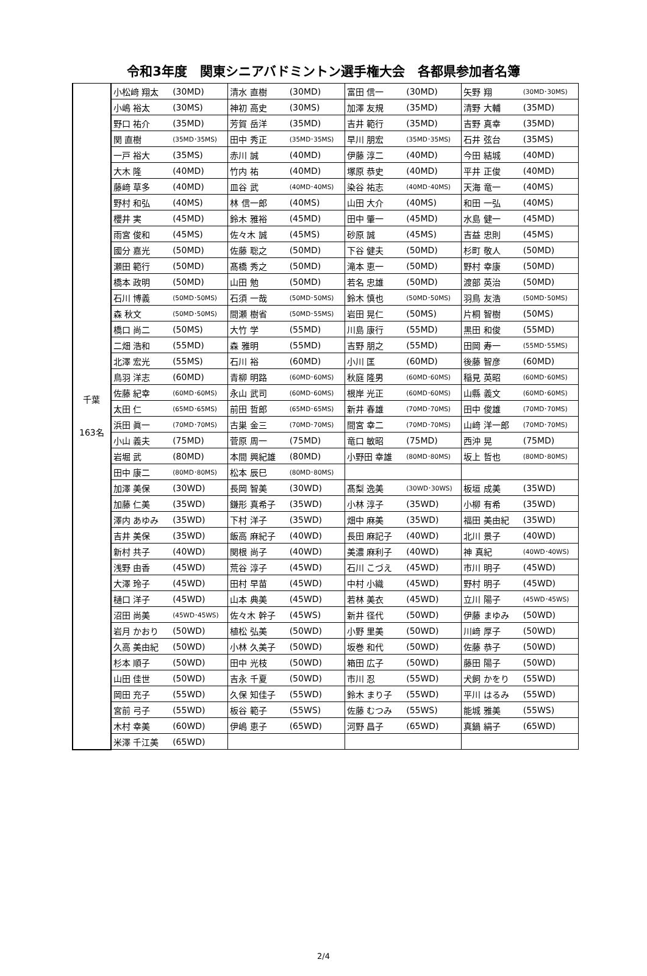令和3年度　関東シニアバドミントン選手権大会　各都県参加者名簿
| 千葉 163名 | 小松﨑 翔太 | (30MD) | 清水 直樹 | (30MD) | 富田 信一 | (30MD) | 矢野 翔 | (30MD･30MS) |
| | 小嶋 裕太 | (30MS) | 神初 高史 | (30MS) | 加澤 友規 | (35MD) | 清野 大輔 | (35MD) |
| | 野口 祐介 | (35MD) | 芳賀 岳洋 | (35MD) | 吉井 範行 | (35MD) | 吉野 真幸 | (35MD) |
| | 関 直樹 | (35MD･35MS) | 田中 秀正 | (35MD･35MS) | 早川 朋宏 | (35MD･35MS) | 石井 弦台 | (35MS) |
| | 一戸 裕大 | (35MS) | 赤川 誠 | (40MD) | 伊藤 淳二 | (40MD) | 今田 結城 | (40MD) |
| | 大木 隆 | (40MD) | 竹内 祐 | (40MD) | 塚原 恭史 | (40MD) | 平井 正俊 | (40MD) |
| | 藤﨑 草多 | (40MD) | 皿谷 武 | (40MD･40MS) | 染谷 祐志 | (40MD･40MS) | 天海 竜一 | (40MS) |
| | 野村 和弘 | (40MS) | 林 信一郎 | (40MS) | 山田 大介 | (40MS) | 和田 一弘 | (40MS) |
| | 櫻井 実 | (45MD) | 鈴木 雅裕 | (45MD) | 田中 肇一 | (45MD) | 水島 健一 | (45MD) |
| | 雨宮 俊和 | (45MS) | 佐々木 誠 | (45MS) | 砂原 誠 | (45MS) | 吉益 忠則 | (45MS) |
| | 國分 嘉光 | (50MD) | 佐藤 聡之 | (50MD) | 下谷 健夫 | (50MD) | 杉町 敬人 | (50MD) |
| | 瀬田 範行 | (50MD) | 髙橋 秀之 | (50MD) | 滝本 恵一 | (50MD) | 野村 幸康 | (50MD) |
| | 橋本 政明 | (50MD) | 山田 勉 | (50MD) | 若名 忠雄 | (50MD) | 渡部 英治 | (50MD) |
| | 石川 博義 | (50MD･50MS) | 石須 一哉 | (50MD･50MS) | 鈴木 慎也 | (50MD･50MS) | 羽鳥 友浩 | (50MD･50MS) |
| | 森 秋文 | (50MD･50MS) | 間瀬 樹省 | (50MD･55MS) | 岩田 晃仁 | (50MS) | 片桐 智樹 | (50MS) |
| | 橋口 尚二 | (50MS) | 大竹 学 | (55MD) | 川島 康行 | (55MD) | 黒田 和俊 | (55MD) |
| | 二畑 浩和 | (55MD) | 森 雅明 | (55MD) | 吉野 朋之 | (55MD) | 田岡 寿一 | (55MD･55MS) |
| | 北澤 宏光 | (55MS) | 石川 裕 | (60MD) | 小川 匡 | (60MD) | 後藤 智彦 | (60MD) |
| | 鳥羽 洋志 | (60MD) | 青柳 明路 | (60MD･60MS) | 秋庭 隆男 | (60MD･60MS) | 稲見 英昭 | (60MD･60MS) |
| | 佐藤 紀幸 | (60MD･60MS) | 永山 武司 | (60MD･60MS) | 根岸 光正 | (60MD･60MS) | 山縣 義文 | (60MD･60MS) |
| | 太田 仁 | (65MD･65MS) | 前田 哲郎 | (65MD･65MS) | 新井 春雄 | (70MD･70MS) | 田中 俊雄 | (70MD･70MS) |
| | 浜田 眞一 | (70MD･70MS) | 古巣 金三 | (70MD･70MS) | 間宮 幸二 | (70MD･70MS) | 山﨑 洋一郎 | (70MD･70MS) |
| | 小山 義夫 | (75MD) | 菅原 周一 | (75MD) | 竜口 敏昭 | (75MD) | 西沖 晃 | (75MD) |
| | 岩堀 武 | (80MD) | 本間 興紀雄 | (80MD) | 小野田 幸雄 | (80MD･80MS) | 坂上 哲也 | (80MD･80MS) |
| | 田中 康二 | (80MD･80MS) | 松本 辰巳 | (80MD･80MS) | | | | |
| | 加澤 美保 | (30WD) | 長岡 智美 | (30WD) | 髙梨 逸美 | (30WD･30WS) | 板垣 成美 | (35WD) |
| | 加藤 仁美 | (35WD) | 鎌形 真希子 | (35WD) | 小林 淳子 | (35WD) | 小柳 有希 | (35WD) |
| | 澤内 あゆみ | (35WD) | 下村 洋子 | (35WD) | 畑中 麻美 | (35WD) | 福田 美由紀 | (35WD) |
| | 吉井 美保 | (35WD) | 飯高 麻紀子 | (40WD) | 長田 麻記子 | (40WD) | 北川 景子 | (40WD) |
| | 新村 共子 | (40WD) | 関根 尚子 | (40WD) | 美濃 麻利子 | (40WD) | 神 真紀 | (40WD･40WS) |
| | 浅野 由香 | (45WD) | 荒谷 淳子 | (45WD) | 石川 こづえ | (45WD) | 市川 明子 | (45WD) |
| | 大澤 玲子 | (45WD) | 田村 早苗 | (45WD) | 中村 小織 | (45WD) | 野村 明子 | (45WD) |
| | 樋口 洋子 | (45WD) | 山本 典美 | (45WD) | 若林 美衣 | (45WD) | 立川 陽子 | (45WD･45WS) |
| | 沼田 尚美 | (45WD･45WS) | 佐々木 幹子 | (45WS) | 新井 径代 | (50WD) | 伊藤 まゆみ | (50WD) |
| | 岩月 かおり | (50WD) | 植松 弘美 | (50WD) | 小野 里美 | (50WD) | 川﨑 厚子 | (50WD) |
| | 久高 美由紀 | (50WD) | 小林 久美子 | (50WD) | 坂巻 和代 | (50WD) | 佐藤 恭子 | (50WD) |
| | 杉本 順子 | (50WD) | 田中 光枝 | (50WD) | 箱田 広子 | (50WD) | 藤田 陽子 | (50WD) |
| | 山田 佳世 | (50WD) | 吉永 千夏 | (50WD) | 市川 忍 | (55WD) | 犬飼 かをり | (55WD) |
| | 岡田 充子 | (55WD) | 久保 知佳子 | (55WD) | 鈴木 まり子 | (55WD) | 平川 はるみ | (55WD) |
| | 宮前 弓子 | (55WD) | 板谷 範子 | (55WS) | 佐藤 むつみ | (55WS) | 能城 雅美 | (55WS) |
| | 木村 幸美 | (60WD) | 伊嶋 恵子 | (65WD) | 河野 昌子 | (65WD) | 真鍋 絹子 | (65WD) |
| | 米澤 千江美 | (65WD) | | | | | | |
2/4